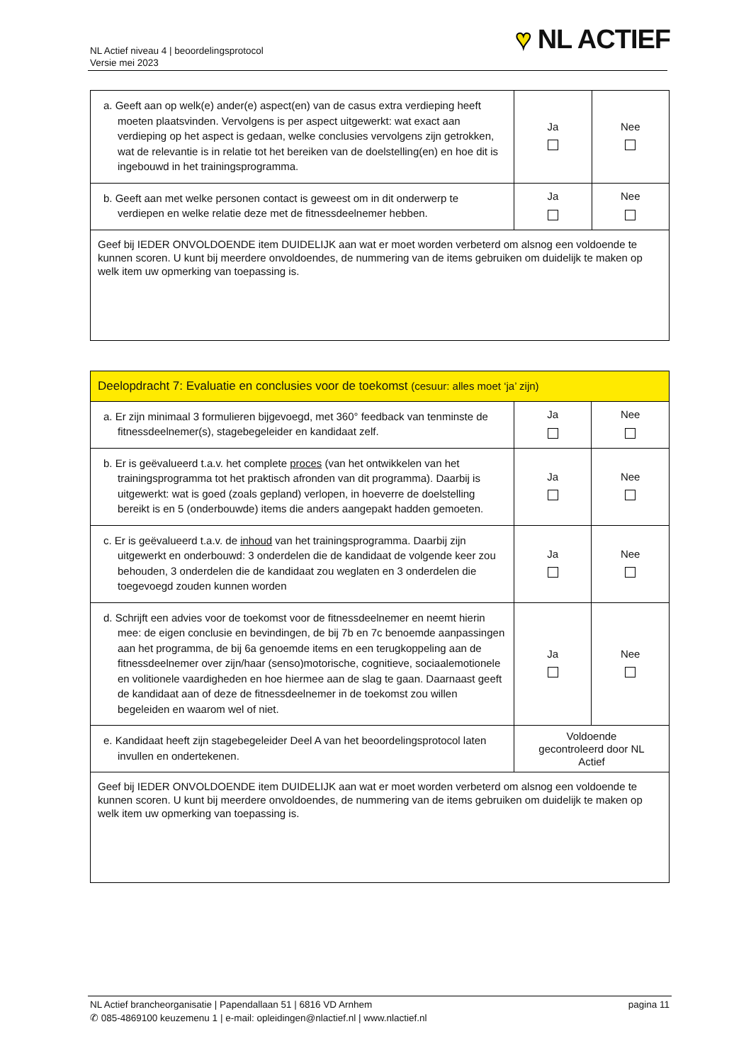NL Actief niveau 4 | beoordelingsprotocol
Versie mei 2023
♥ NL ACTIEF
| a. Geeft aan op welk(e) ander(e) aspect(en) van de casus extra verdieping heeft moeten plaatsvinden. Vervolgens is per aspect uitgewerkt: wat exact aan verdieping op het aspect is gedaan, welke conclusies vervolgens zijn getrokken, wat de relevantie is in relatie tot het bereiken van de doelstelling(en) en hoe dit is ingebouwd in het trainingsprogramma. | Ja | Nee |
| b. Geeft aan met welke personen contact is geweest om in dit onderwerp te verdiepen en welke relatie deze met de fitnessdeelnemer hebben. | Ja | Nee |
| Geef bij IEDER ONVOLDOENDE item DUIDELIJK aan wat er moet worden verbeterd om alsnog een voldoende te kunnen scoren. U kunt bij meerdere onvoldoendes, de nummering van de items gebruiken om duidelijk te maken op welk item uw opmerking van toepassing is. | | |
| Deelopdracht 7: Evaluatie en conclusies voor de toekomst (cesuur: alles moet ‘ja’ zijn) | | |
| a. Er zijn minimaal 3 formulieren bijgevoegd, met 360° feedback van tenminste de fitnessdeelnemer(s), stagebegeleider en kandidaat zelf. | Ja | Nee |
| b. Er is geëvalueerd t.a.v. het complete proces (van het ontwikkelen van het trainingsprogramma tot het praktisch afronden van dit programma). Daarbij is uitgewerkt: wat is goed (zoals gepland) verlopen, in hoeverre de doelstelling bereikt is en 5 (onderbouwde) items die anders aangepakt hadden gemoeten. | Ja | Nee |
| c. Er is geëvalueerd t.a.v. de inhoud van het trainingsprogramma. Daarbij zijn uitgewerkt en onderbouwd: 3 onderdelen die de kandidaat de volgende keer zou behouden, 3 onderdelen die de kandidaat zou weglaten en 3 onderdelen die toegevoegd zouden kunnen worden | Ja | Nee |
| d. Schrijft een advies voor de toekomst voor de fitnessdeelnemer en neemt hierin mee: de eigen conclusie en bevindingen, de bij 7b en 7c benoemde aanpassingen aan het programma, de bij 6a genoemde items en een terugkoppeling aan de fitnessdeelnemer over zijn/haar (senso)motorische, cognitieve, sociaalemotionele en volitionele vaardigheden en hoe hiermee aan de slag te gaan. Daarnaast geeft de kandidaat aan of deze de fitnessdeelnemer in de toekomst zou willen begeleiden en waarom wel of niet. | Ja | Nee |
| e. Kandidaat heeft zijn stagebegeleider Deel A van het beoordelingsprotocol laten invullen en ondertekenen. | Voldoende gecontroleerd door NL Actief | |
| Geef bij IEDER ONVOLDOENDE item DUIDELIJK aan wat er moet worden verbeterd om alsnog een voldoende te kunnen scoren. U kunt bij meerdere onvoldoendes, de nummering van de items gebruiken om duidelijk te maken op welk item uw opmerking van toepassing is. | | |
pagina 11 NL Actief brancheorganisatie | Papendallaan 51 | 6816 VD Arnhem
✆ 085-4869100 keuzemenu 1 | e-mail: opleidingen@nlactief.nl | www.nlactief.nl